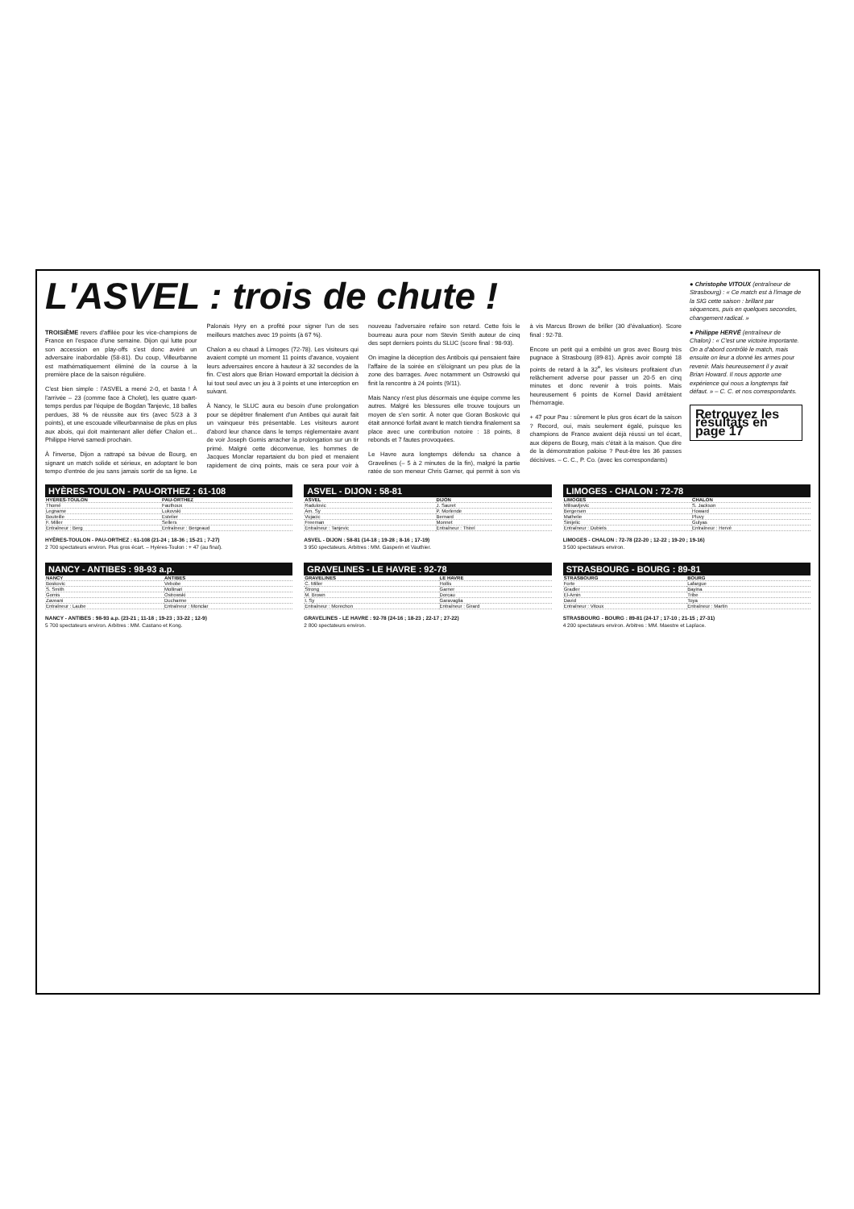L'ASVEL : trois de chute !
TROISIÈME revers d'affilée pour les vice-champions de France en l'espace d'une semaine. Dijon qui lutte pour son accession en play-offs s'est donc avéré un adversaire inabordable (58-81). Du coup, Villeurbanne est mathématiquement éliminé de la course à la première place de la saison régulière.
C'est bien simple : l'ASVEL a mené 2-0, et basta ! À l'arrivée – 23 (comme face à Cholet), les quatre quart-temps perdus par l'équipe de Bogdan Tanjevic, 18 balles perdues, 38 % de réussite aux tirs (avec 5/23 à 3 points), et une escouade villeurbannaise de plus en plus aux abois, qui doit maintenant aller défier Chalon et... Philippe Hervé samedi prochain.
À l'inverse, Dijon a rattrapé sa bévue de Bourg, en signant un match solide et sérieux, en adoptant le bon tempo d'entrée de jeu sans jamais sortir de sa ligne. Le Palonais Hyry en a profité pour signer l'un de ses meilleurs matches avec 19 points (à 67 %).
Chalon a eu chaud à Limoges (72-78). Les visiteurs qui avaient compté un moment 11 points d'avance, voyaient leurs adversaires encore à hauteur à 32 secondes de la fin. C'est alors que Brian Howard emportait la décision à lui tout seul avec un jeu à 3 points et une interception en suivant.
À Nancy, le SLUC aura eu besoin d'une prolongation pour se dépêtrer finalement d'un Antibes qui aurait fait un vainqueur très présentable. Les visiteurs auront d'abord leur chance dans le temps réglementaire avant de voir Joseph Gomis arracher la prolongation sur un tir primé. Malgré cette déconvenue, les hommes de Jacques Monclar repartaient du bon pied et menaient rapidement de cinq points, mais ce sera pour voir à nouveau l'adversaire refaire son retard. Cette fois le bourreau aura pour nom Stevin Smith auteur de cinq des sept derniers points du SLUC (score final : 98-93).
On imagine la déception des Antibois qui pensaient faire l'affaire de la soirée en s'éloignant un peu plus de la zone des barrages. Avec notamment un Ostrowski qui finit la rencontre à 24 points (9/11).
Mais Nancy n'est plus désormais une équipe comme les autres. Malgré les blessures elle trouve toujours un moyen de s'en sortir. À noter que Goran Boskovic qui était annoncé forfait avant le match tiendra finalement sa place avec une contribution notoire : 18 points, 8 rebonds et 7 fautes provoquées.
Le Havre aura longtemps défendu sa chance à Gravelines (– 5 à 2 minutes de la fin), malgré la partie ratée de son meneur Chris Garner, qui permit à son vis à vis Marcus Brown de briller (30 d'évaluation). Score final : 92-78.
Encore un petit qui a embêté un gros avec Bourg très pugnace à Strasbourg (89-81). Après avoir compté 18 points de retard à la 32<sup>e</sup>, les visiteurs profitaient d'un relâchement adverse pour passer un 20-5 en cinq minutes et donc revenir à trois points. Mais heureusement 6 points de Kornel David arrêtaient l'hémorragie.
+ 47 pour Pau : sûrement le plus gros écart de la saison ? Record, oui, mais seulement égalé, puisque les champions de France avaient déjà réussi un tel écart, aux dépens de Bourg, mais c'était à la maison. Que dire de la démonstration paloise ? Peut-être les 36 passes décisives. – C. C., P. Co. (avec les correspondants)
● Christophe VITOUX (entraîneur de Strasbourg) : « Ce match est à l'image de la SIG cette saison : brillant par séquences, puis en quelques secondes, changement radical. »
● Philippe HERVÉ (entraîneur de Chalon) : « C'est une victoire importante. On a d'abord contrôlé le match, mais ensuite on leur a donné les armes pour revenir. Mais heureusement il y avait Brian Howard. Il nous apporte une expérience qui nous a longtemps fait défaut. » – C. C. et nos correspondants.
Retrouvez les résultats en page 17
HYÈRES-TOULON - PAU-ORTHEZ : 61-108
| HYÈRES-TOULON | PAU-ORTHEZ |
| --- | --- |
| Thomé | Fauthoux |
| Legname | Lukovski |
| Bouteille | Estelier |
| F. Miller | Sellers |
| Entraîneur : Berg | Entraîneur : Bergeaud |
HYÈRES-TOULON - PAU-ORTHEZ : 61-108 (21-24 ; 18-36 ; 15-21 ; 7-27)
2 700 spectateurs environ. Plus gros écart. – Hyères-Toulon : + 47 (au final).
ASVEL - DIJON : 58-81
| ASVEL | DIJON |
| --- | --- |
| Radulovic | J. Sauret |
| Am. Sy | P. Morlende |
| Vujacic | Bernard |
| Freeman | Monnet |
| Entraîneur : Tanjevic | Entraîneur : Thirel |
ASVEL - DIJON : 58-81 (14-18 ; 19-28 ; 8-16 ; 17-19)
3 950 spectateurs. Arbitres : MM. Gasperin et Vauthier.
LIMOGES - CHALON : 72-78
| LIMOGES | CHALON |
| --- | --- |
| Milisavljevic | S. Jackson |
| Bergersen | Howard |
| Mathelie | Pluvy |
| Sinijelic | Gulyas |
| Entraîneur : Dubiels | Entraîneur : Hervé |
LIMOGES - CHALON : 72-78 (22-20 ; 12-22 ; 19-20 ; 19-16)
3 500 spectateurs environ.
NANCY - ANTIBES : 98-93 a.p.
| NANCY | ANTIBES |
| --- | --- |
| Boskovic | Vebobe |
| S. Smith | Mollinari |
| Gomis | Ostrowski |
| Zaveani | Ducharme |
| Entraîneur : Laube | Entraîneur : Monclar |
NANCY - ANTIBES : 98-93 a.p. (23-21 ; 11-18 ; 19-23 ; 33-22 ; 12-9)
5 700 spectateurs environ. Arbitres : MM. Castano et Kong.
GRAVELINES - LE HAVRE : 92-78
| GRAVELINES | LE HAVRE |
| --- | --- |
| C. Miller | Hollis |
| Strong | Garner |
| M. Brown | Dorcau |
| I. Sy | Garavaglia |
| Entraîneur : Morechon | Entraîneur : Girard |
GRAVELINES - LE HAVRE : 92-78 (24-16 ; 18-23 ; 22-17 ; 27-22)
2 800 spectateurs environ.
STRASBOURG - BOURG : 89-81
| STRASBOURG | BOURG |
| --- | --- |
| Forte | Lafargue |
| Gradler | Bayina |
| El-Amin | Tribe |
| David | Toya |
| Entraîneur : Vitoux | Entraîneur : Martin |
STRASBOURG - BOURG : 89-81 (24-17 ; 17-10 ; 21-15 ; 27-31)
4 200 spectateurs environ. Arbitres : MM. Maestre et Laplace.